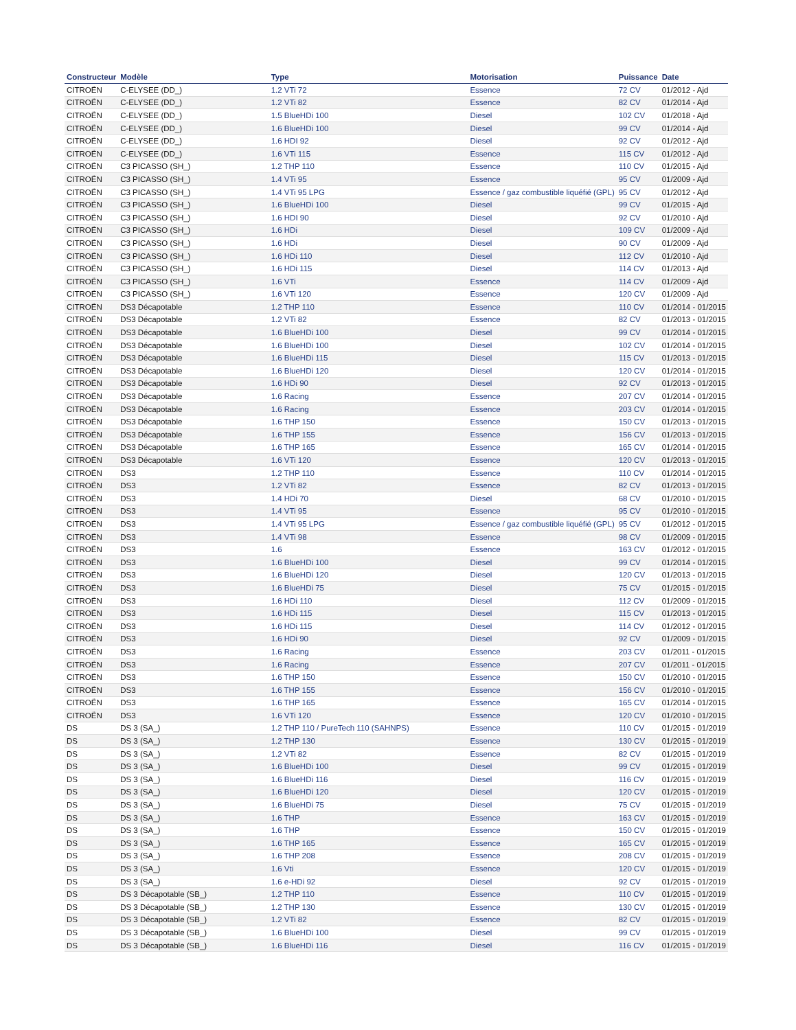| Constructeur | Modèle | Type | Motorisation | Puissance | Date |
| --- | --- | --- | --- | --- | --- |
| CITROËN | C-ELYSEE (DD_) | 1.2 VTi 72 | Essence | 72 CV | 01/2012 - Ajd |
| CITROËN | C-ELYSEE (DD_) | 1.2 VTi 82 | Essence | 82 CV | 01/2014 - Ajd |
| CITROËN | C-ELYSEE (DD_) | 1.5 BlueHDi 100 | Diesel | 102 CV | 01/2018 - Ajd |
| CITROËN | C-ELYSEE (DD_) | 1.6 BlueHDi 100 | Diesel | 99 CV | 01/2014 - Ajd |
| CITROËN | C-ELYSEE (DD_) | 1.6 HDI 92 | Diesel | 92 CV | 01/2012 - Ajd |
| CITROËN | C-ELYSEE (DD_) | 1.6 VTi 115 | Essence | 115 CV | 01/2012 - Ajd |
| CITROËN | C3 PICASSO (SH_) | 1.2 THP 110 | Essence | 110 CV | 01/2015 - Ajd |
| CITROËN | C3 PICASSO (SH_) | 1.4 VTi 95 | Essence | 95 CV | 01/2009 - Ajd |
| CITROËN | C3 PICASSO (SH_) | 1.4 VTi 95 LPG | Essence / gaz combustible liquéfié (GPL) | 95 CV | 01/2012 - Ajd |
| CITROËN | C3 PICASSO (SH_) | 1.6 BlueHDi 100 | Diesel | 99 CV | 01/2015 - Ajd |
| CITROËN | C3 PICASSO (SH_) | 1.6 HDI 90 | Diesel | 92 CV | 01/2010 - Ajd |
| CITROËN | C3 PICASSO (SH_) | 1.6 HDi | Diesel | 109 CV | 01/2009 - Ajd |
| CITROËN | C3 PICASSO (SH_) | 1.6 HDi | Diesel | 90 CV | 01/2009 - Ajd |
| CITROËN | C3 PICASSO (SH_) | 1.6 HDi 110 | Diesel | 112 CV | 01/2010 - Ajd |
| CITROËN | C3 PICASSO (SH_) | 1.6 HDi 115 | Diesel | 114 CV | 01/2013 - Ajd |
| CITROËN | C3 PICASSO (SH_) | 1.6 VTi | Essence | 114 CV | 01/2009 - Ajd |
| CITROËN | C3 PICASSO (SH_) | 1.6 VTi 120 | Essence | 120 CV | 01/2009 - Ajd |
| CITROËN | DS3 Décapotable | 1.2 THP 110 | Essence | 110 CV | 01/2014 - 01/2015 |
| CITROËN | DS3 Décapotable | 1.2 VTi 82 | Essence | 82 CV | 01/2013 - 01/2015 |
| CITROËN | DS3 Décapotable | 1.6 BlueHDi 100 | Diesel | 99 CV | 01/2014 - 01/2015 |
| CITROËN | DS3 Décapotable | 1.6 BlueHDi 100 | Diesel | 102 CV | 01/2014 - 01/2015 |
| CITROËN | DS3 Décapotable | 1.6 BlueHDi 115 | Diesel | 115 CV | 01/2013 - 01/2015 |
| CITROËN | DS3 Décapotable | 1.6 BlueHDi 120 | Diesel | 120 CV | 01/2014 - 01/2015 |
| CITROËN | DS3 Décapotable | 1.6 HDi 90 | Diesel | 92 CV | 01/2013 - 01/2015 |
| CITROËN | DS3 Décapotable | 1.6 Racing | Essence | 207 CV | 01/2014 - 01/2015 |
| CITROËN | DS3 Décapotable | 1.6 Racing | Essence | 203 CV | 01/2014 - 01/2015 |
| CITROËN | DS3 Décapotable | 1.6 THP 150 | Essence | 150 CV | 01/2013 - 01/2015 |
| CITROËN | DS3 Décapotable | 1.6 THP 155 | Essence | 156 CV | 01/2013 - 01/2015 |
| CITROËN | DS3 Décapotable | 1.6 THP 165 | Essence | 165 CV | 01/2014 - 01/2015 |
| CITROËN | DS3 Décapotable | 1.6 VTi 120 | Essence | 120 CV | 01/2013 - 01/2015 |
| CITROËN | DS3 | 1.2 THP 110 | Essence | 110 CV | 01/2014 - 01/2015 |
| CITROËN | DS3 | 1.2 VTi 82 | Essence | 82 CV | 01/2013 - 01/2015 |
| CITROËN | DS3 | 1.4 HDi 70 | Diesel | 68 CV | 01/2010 - 01/2015 |
| CITROËN | DS3 | 1.4 VTi 95 | Essence | 95 CV | 01/2010 - 01/2015 |
| CITROËN | DS3 | 1.4 VTi 95 LPG | Essence / gaz combustible liquéfié (GPL) | 95 CV | 01/2012 - 01/2015 |
| CITROËN | DS3 | 1.4 VTi 98 | Essence | 98 CV | 01/2009 - 01/2015 |
| CITROËN | DS3 | 1.6 | Essence | 163 CV | 01/2012 - 01/2015 |
| CITROËN | DS3 | 1.6 BlueHDi 100 | Diesel | 99 CV | 01/2014 - 01/2015 |
| CITROËN | DS3 | 1.6 BlueHDi 120 | Diesel | 120 CV | 01/2013 - 01/2015 |
| CITROËN | DS3 | 1.6 BlueHDi 75 | Diesel | 75 CV | 01/2015 - 01/2015 |
| CITROËN | DS3 | 1.6 HDi 110 | Diesel | 112 CV | 01/2009 - 01/2015 |
| CITROËN | DS3 | 1.6 HDi 115 | Diesel | 115 CV | 01/2013 - 01/2015 |
| CITROËN | DS3 | 1.6 HDi 115 | Diesel | 114 CV | 01/2012 - 01/2015 |
| CITROËN | DS3 | 1.6 HDi 90 | Diesel | 92 CV | 01/2009 - 01/2015 |
| CITROËN | DS3 | 1.6 Racing | Essence | 203 CV | 01/2011 - 01/2015 |
| CITROËN | DS3 | 1.6 Racing | Essence | 207 CV | 01/2011 - 01/2015 |
| CITROËN | DS3 | 1.6 THP 150 | Essence | 150 CV | 01/2010 - 01/2015 |
| CITROËN | DS3 | 1.6 THP 155 | Essence | 156 CV | 01/2010 - 01/2015 |
| CITROËN | DS3 | 1.6 THP 165 | Essence | 165 CV | 01/2014 - 01/2015 |
| CITROËN | DS3 | 1.6 VTi 120 | Essence | 120 CV | 01/2010 - 01/2015 |
| DS | DS 3 (SA_) | 1.2 THP 110 / PureTech 110 (SAHNPS) | Essence | 110 CV | 01/2015 - 01/2019 |
| DS | DS 3 (SA_) | 1.2 THP 130 | Essence | 130 CV | 01/2015 - 01/2019 |
| DS | DS 3 (SA_) | 1.2 VTi 82 | Essence | 82 CV | 01/2015 - 01/2019 |
| DS | DS 3 (SA_) | 1.6 BlueHDi 100 | Diesel | 99 CV | 01/2015 - 01/2019 |
| DS | DS 3 (SA_) | 1.6 BlueHDi 116 | Diesel | 116 CV | 01/2015 - 01/2019 |
| DS | DS 3 (SA_) | 1.6 BlueHDi 120 | Diesel | 120 CV | 01/2015 - 01/2019 |
| DS | DS 3 (SA_) | 1.6 BlueHDi 75 | Diesel | 75 CV | 01/2015 - 01/2019 |
| DS | DS 3 (SA_) | 1.6 THP | Essence | 163 CV | 01/2015 - 01/2019 |
| DS | DS 3 (SA_) | 1.6 THP | Essence | 150 CV | 01/2015 - 01/2019 |
| DS | DS 3 (SA_) | 1.6 THP 165 | Essence | 165 CV | 01/2015 - 01/2019 |
| DS | DS 3 (SA_) | 1.6 THP 208 | Essence | 208 CV | 01/2015 - 01/2019 |
| DS | DS 3 (SA_) | 1.6 Vti | Essence | 120 CV | 01/2015 - 01/2019 |
| DS | DS 3 (SA_) | 1.6 e-HDi 92 | Diesel | 92 CV | 01/2015 - 01/2019 |
| DS | DS 3 Décapotable (SB_) | 1.2 THP 110 | Essence | 110 CV | 01/2015 - 01/2019 |
| DS | DS 3 Décapotable (SB_) | 1.2 THP 130 | Essence | 130 CV | 01/2015 - 01/2019 |
| DS | DS 3 Décapotable (SB_) | 1.2 VTi 82 | Essence | 82 CV | 01/2015 - 01/2019 |
| DS | DS 3 Décapotable (SB_) | 1.6 BlueHDi 100 | Diesel | 99 CV | 01/2015 - 01/2019 |
| DS | DS 3 Décapotable (SB_) | 1.6 BlueHDi 116 | Diesel | 116 CV | 01/2015 - 01/2019 |